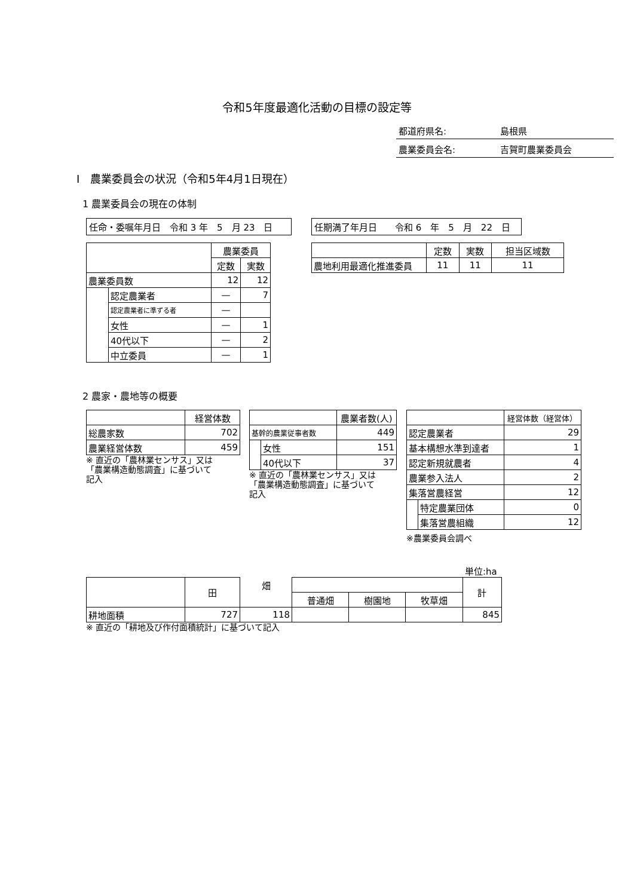令和5年度最適化活動の目標の設定等
都道府県名: 島根県
農業委員会名: 吉賀町農業委員会
Ⅰ　農業委員会の状況（令和5年4月1日現在）
1 農業委員会の現在の体制
任命・委嘱年月日　令和 3 年　5　月 23　日 任期満了年月日　　令和 6　年　5　月　22　日
| | | 農業委員 | |
| --- | --- | --- | --- |
| | | 定数 | 実数 |
| 農業委員数 | | 12 | 12 |
| | 認定農業者 | — | 7 |
| | 認定農業者に準ずる者 | — | |
| | 女性 | — | 1 |
| | 40代以下 | — | 2 |
| | 中立委員 | — | 1 |
| | 定数 | 実数 | 担当区域数 |
| --- | --- | --- | --- |
| 農地利用最適化推進委員 | 11 | 11 | 11 |
2 農家・農地等の概要
| | 経営体数 |
| --- | --- |
| 総農家数 | 702 |
| 農業経営体数 | 459 |
※ 直近の「農林業センサス」又は
「農業構造動態調査」に基づいて
記入
| | | 農業者数(人) |
| --- | --- | --- |
| 基幹的農業従事者数 | | 449 |
| | 女性 | 151 |
| | 40代以下 | 37 |
※ 直近の「農林業センサス」又は
「農業構造動態調査」に基づいて
記入
| | | 経営体数（経営体） |
| --- | --- | --- |
| 認定農業者 | | 29 |
| 基本構想水準到達者 | | 1 |
| 認定新規就農者 | | 4 |
| 農業参入法人 | | 2 |
| 集落営農経営 | | 12 |
| | 特定農業団体 | 0 |
| | 集落営農組織 | 12 |
※農業委員会調べ
単位:ha
| | 田 | 畑 | | | | 計 |
| --- | --- | --- | --- | --- | --- | --- |
| | | | 普通畑 | 樹園地 | 牧草畑 | |
| 耕地面積 | 727 | 118 | | | | 845 |
※ 直近の「耕地及び作付面積統計」に基づいて記入